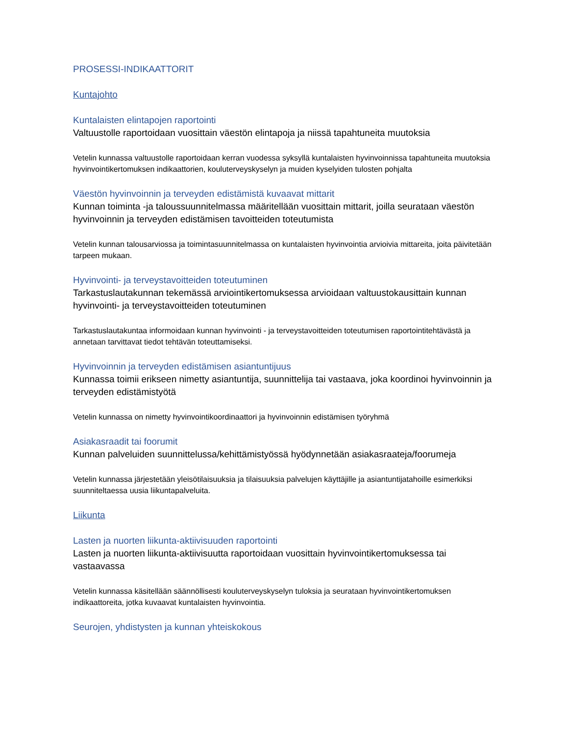PROSESSI-INDIKAATTORIT
Kuntajohto
Kuntalaisten elintapojen raportointi
Valtuustolle raportoidaan vuosittain väestön elintapoja ja niissä tapahtuneita muutoksia
Vetelin kunnassa valtuustolle raportoidaan kerran vuodessa syksyllä kuntalaisten hyvinvoinnissa tapahtuneita muutoksia hyvinvointikertomuksen indikaattorien, kouluterveyskyselyn ja muiden kyselyiden tulosten pohjalta
Väestön hyvinvoinnin ja terveyden edistämistä kuvaavat mittarit
Kunnan toiminta -ja taloussuunnitelmassa määritellään vuosittain mittarit, joilla seurataan väestön hyvinvoinnin ja terveyden edistämisen tavoitteiden toteutumista
Vetelin kunnan talousarviossa ja toimintasuunnitelmassa on kuntalaisten hyvinvointia arvioivia mittareita, joita päivitetään tarpeen mukaan.
Hyvinvointi- ja terveystavoitteiden toteutuminen
Tarkastuslautakunnan tekemässä arviointikertomuksessa arvioidaan valtuustokausittain kunnan hyvinvointi- ja terveystavoitteiden toteutuminen
Tarkastuslautakuntaa informoidaan kunnan hyvinvointi - ja terveystavoitteiden toteutumisen raportointitehtävästä ja annetaan tarvittavat tiedot tehtävän toteuttamiseksi.
Hyvinvoinnin ja terveyden edistämisen asiantuntijuus
Kunnassa toimii erikseen nimetty asiantuntija, suunnittelija tai vastaava, joka koordinoi hyvinvoinnin ja terveyden edistämistyötä
Vetelin kunnassa on nimetty hyvinvointikoordinaattori ja hyvinvoinnin edistämisen työryhmä
Asiakasraadit tai foorumit
Kunnan palveluiden suunnittelussa/kehittämistyössä hyödynnetään asiakasraateja/foorumeja
Vetelin kunnassa järjestetään yleisötilaisuuksia ja tilaisuuksia palvelujen käyttäjille ja asiantuntijatahoille esimerkiksi suunniteltaessa uusia liikuntapalveluita.
Liikunta
Lasten ja nuorten liikunta-aktiivisuuden raportointi
Lasten ja nuorten liikunta-aktiivisuutta raportoidaan vuosittain hyvinvointikertomuksessa tai vastaavassa
Vetelin kunnassa käsitellään säännöllisesti kouluterveyskyselyn tuloksia ja seurataan hyvinvointikertomuksen indikaattoreita, jotka kuvaavat kuntalaisten hyvinvointia.
Seurojen, yhdistysten ja kunnan yhteiskokous